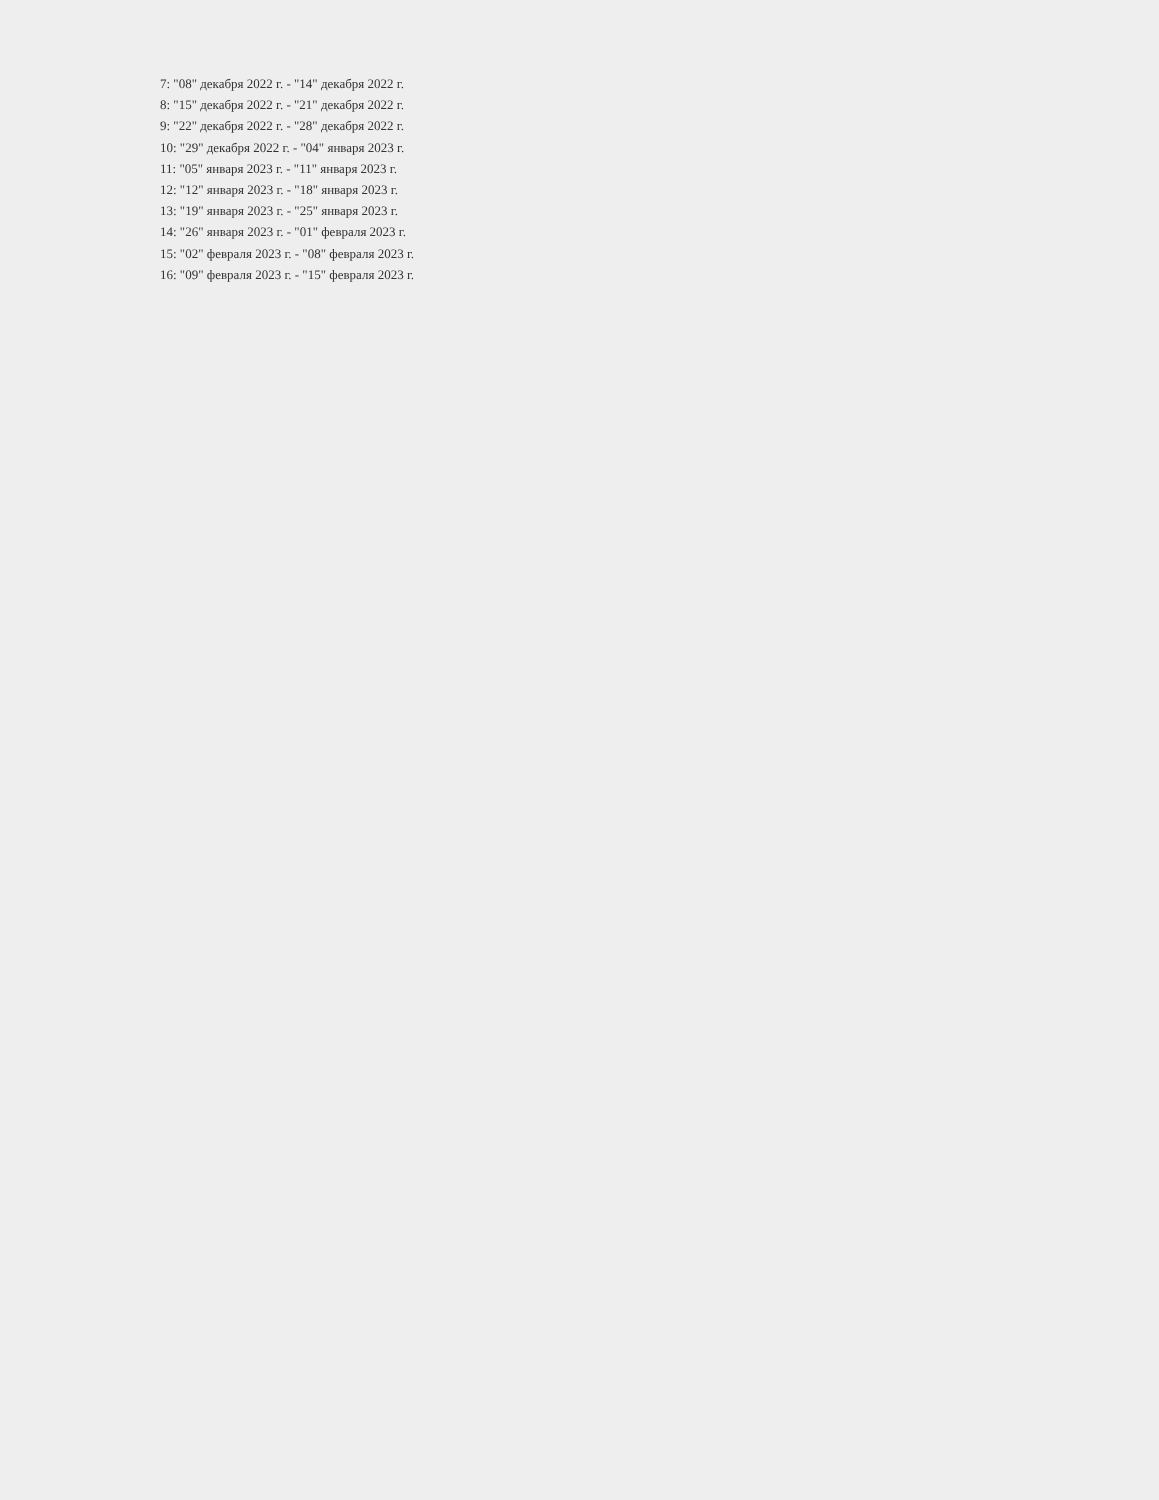7: "08" декабря 2022 г. - "14" декабря 2022 г.
8: "15" декабря 2022 г. - "21" декабря 2022 г.
9: "22" декабря 2022 г. - "28" декабря 2022 г.
10: "29" декабря 2022 г. - "04" января 2023 г.
11: "05" января 2023 г. - "11" января 2023 г.
12: "12" января 2023 г. - "18" января 2023 г.
13: "19" января 2023 г. - "25" января 2023 г.
14: "26" января 2023 г. - "01" февраля 2023 г.
15: "02" февраля 2023 г. - "08" февраля 2023 г.
16: "09" февраля 2023 г. - "15" февраля 2023 г.